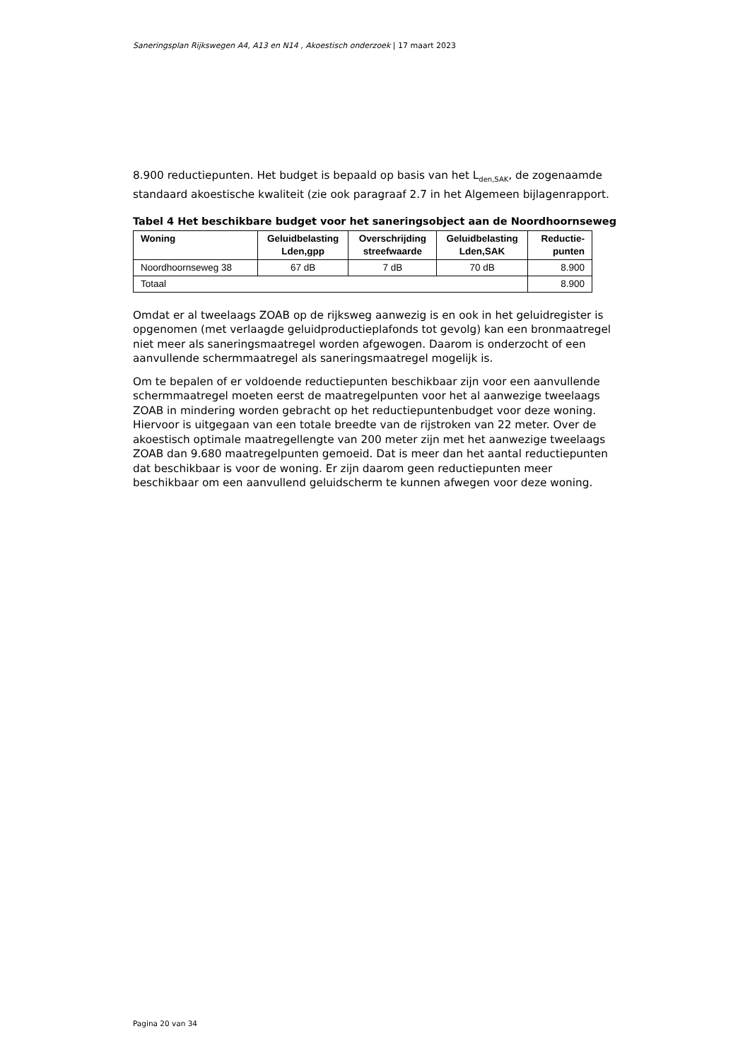Saneringsplan Rijkswegen A4, A13 en N14 , Akoestisch onderzoek | 17 maart 2023
8.900 reductiepunten. Het budget is bepaald op basis van het L<sub>den,SAK</sub>, de zogenaamde standaard akoestische kwaliteit (zie ook paragraaf 2.7 in het Algemeen bijlagenrapport.
Tabel 4 Het beschikbare budget voor het saneringsobject aan de Noordhoornseweg
| Woning | Geluidbelasting Lden,gpp | Overschrijding streefwaarde | Geluidbelasting Lden,SAK | Reductie-punten |
| --- | --- | --- | --- | --- |
| Noordhoornseweg 38 | 67 dB | 7 dB | 70 dB | 8.900 |
| Totaal | | | | 8.900 |
Omdat er al tweelaags ZOAB op de rijksweg aanwezig is en ook in het geluidregister is opgenomen (met verlaagde geluidproductieplafonds tot gevolg) kan een bronmaatregel niet meer als saneringsmaatregel worden afgewogen. Daarom is onderzocht of een aanvullende schermmaatregel als saneringsmaatregel mogelijk is.
Om te bepalen of er voldoende reductiepunten beschikbaar zijn voor een aanvullende schermmaatregel moeten eerst de maatregelpunten voor het al aanwezige tweelaags ZOAB in mindering worden gebracht op het reductiepuntenbudget voor deze woning. Hiervoor is uitgegaan van een totale breedte van de rijstroken van 22 meter. Over de akoestisch optimale maatregellengte van 200 meter zijn met het aanwezige tweelaags ZOAB dan 9.680 maatregelpunten gemoeid. Dat is meer dan het aantal reductiepunten dat beschikbaar is voor de woning. Er zijn daarom geen reductiepunten meer beschikbaar om een aanvullend geluidscherm te kunnen afwegen voor deze woning.
Pagina 20 van 34